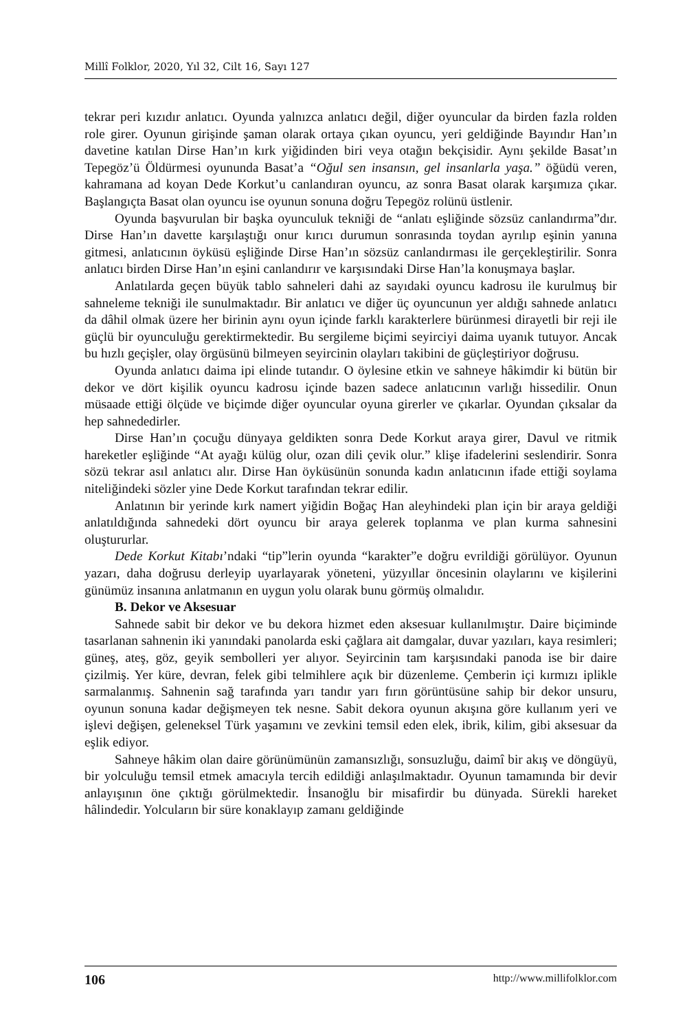Millî Folklor, 2020, Yıl 32, Cilt 16, Sayı 127
tekrar peri kızıdır anlatıcı. Oyunda yalnızca anlatıcı değil, diğer oyuncular da birden fazla rolden role girer. Oyunun girişinde şaman olarak ortaya çıkan oyuncu, yeri geldiğinde Bayındır Han’ın davetine katılan Dirse Han’ın kırk yiğidinden biri veya otağın bekçisidir. Aynı şekilde Basat’ın Tepegöz’ü Öldürmesi oyununda Basat’a “Oğul sen insansın, gel insanlarla yaşa.” öğüdü veren, kahramana ad koyan Dede Korkut’u canlandıran oyuncu, az sonra Basat olarak karşımıza çıkar. Başlangıçta Basat olan oyuncu ise oyunun sonuna doğru Tepegöz rolünü üstlenir.
Oyunda başvurulan bir başka oyunculuk tekniği de “anlatı eşliğinde sözsüz canlandırma”dır. Dirse Han’ın davette karşılaştığı onur kırıcı durumun sonrasında toydan ayrılıp eşinin yanına gitmesi, anlatıcının öyküsü eşliğinde Dirse Han’ın sözsüz canlandırması ile gerçekleştirilir. Sonra anlatıcı birden Dirse Han’ın eşini canlandırır ve karşısındaki Dirse Han’la konuşmaya başlar.
Anlatılarda geçen büyük tablo sahneleri dahi az sayıdaki oyuncu kadrosu ile kurulmuş bir sahneleme tekniği ile sunulmaktadır. Bir anlatıcı ve diğer üç oyuncunun yer aldığı sahnede anlatıcı da dâhil olmak üzere her birinin aynı oyun içinde farklı karakterlere bürünmesi dirayetli bir reji ile güçlü bir oyunculuğu gerektirmektedir. Bu sergileme biçimi seyirciyi daima uyanık tutuyor. Ancak bu hızlı geçişler, olay örgüsünü bilmeyen seyircinin olayları takibini de güçleştiriyor doğrusu.
Oyunda anlatıcı daima ipi elinde tutandır. O öylesine etkin ve sahneye hâkimdir ki bütün bir dekor ve dört kişilik oyuncu kadrosu içinde bazen sadece anlatıcının varlığı hissedilir. Onun müsaade ettiği ölçüde ve biçimde diğer oyuncular oyuna girerler ve çıkarlar. Oyundan çıksalar da hep sahnededirler.
Dirse Han’ın çocuğu dünyaya geldikten sonra Dede Korkut araya girer, Davul ve ritmik hareketler eşliğinde “At ayağı külüg olur, ozan dili çevik olur.” klişe ifadelerini seslendirir. Sonra sözü tekrar asıl anlatıcı alır. Dirse Han öyküsünün sonunda kadın anlatıcının ifade ettiği soylama niteliğindeki sözler yine Dede Korkut tarafından tekrar edilir.
Anlatının bir yerinde kırk namert yiğidin Boğaç Han aleyhindeki plan için bir araya geldiği anlatıldığında sahnedeki dört oyuncu bir araya gelerek toplanma ve plan kurma sahnesini oluştururlar.
Dede Korkut Kitabı’ndaki “tip”lerin oyunda “karakter”e doğru evrildiği görülüyor. Oyunun yazarı, daha doğrusu derleyip uyarlayarak yöneteni, yüzyıllar öncesinin olaylarını ve kişilerini günümüz insanına anlatmanın en uygun yolu olarak bunu görmüş olmalıdır.
B. Dekor ve Aksesuar
Sahnede sabit bir dekor ve bu dekora hizmet eden aksesuar kullanılmıştır. Daire biçiminde tasarlanan sahnenin iki yanındaki panolarda eski çağlara ait damgalar, duvar yazıları, kaya resimleri; güneş, ateş, göz, geyik sembolleri yer alıyor. Seyircinin tam karşısındaki panoda ise bir daire çizilmiş. Yer küre, devran, felek gibi telmihlere açık bir düzenleme. Çemberin içi kırmızı iplikle sarmalanmış. Sahnenin sağ tarafında yarı tandır yarı fırın görüntüsüne sahip bir dekor unsuru, oyunun sonuna kadar değişmeyen tek nesne. Sabit dekora oyunun akışına göre kullanım yeri ve işlevi değişen, geleneksel Türk yaşamını ve zevkini temsil eden elek, ibrik, kilim, gibi aksesuar da eşlik ediyor.
Sahneye hâkim olan daire görünümünün zamansızlığı, sonsuzluğu, daimî bir akış ve döngüyü, bir yolculuğu temsil etmek amacıyla tercih edildiği anlaşılmaktadır. Oyunun tamamında bir devir anlayışının öne çıktığı görülmektedir. İnsanoğlu bir misafirdir bu dünyada. Sürekli hareket hâlindedir. Yolcuların bir süre konaklayıp zamanı geldiğinde
106 http://www.millifolklor.com